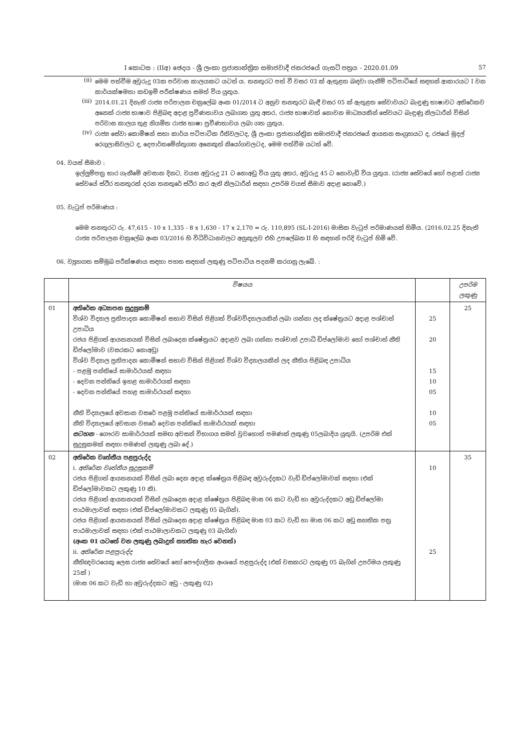I කොටස : (IIඅ) ඡෙදය - ශ්‍රී ලංකා ප්‍රජාතාන්ත්‍රික සමාජවාදී ජනරජයේ ගැසට් පත්‍රය - 2020.01.09 57
(ii)
මෙම පත්වීම අවුරුදු 03ක පරිවාස කාලයකට යටත් ය. තනතුරට පත් වී වසර 03 ක් ඇතුළත බඳවා ගැනීම් පටිපාටියේ සඳහන් ආකාරයට I වන කාර්යක්ෂමතා කඩඉම් පරීක්ෂණය සමත් විය යුතුය.
(iii)
2014.01.21 දිනැති රාජ්‍ය පරිපාලන චක්‍රලේඛ අංක 01/2014 ට අනුව තනතුරට බැඳී වසර 05 ක් ඇතුළත සේවාවයට බැඳුණු භාෂාවට අතිරේකව අනෙක් රාජ්‍ය භාෂාව පිළිබඳ අදාළ ප්‍රවීණතාවය ලබාගත යුතු අතර, රාජ්‍ය භාෂාවක් නොවන මාධ්‍යයකින් සේවයට බැඳුණු නිලධාරීන් විසින් පරිවාස කාලය තුළ නියමිත රාජ්‍ය භාෂා ප්‍රවීණතාවය ලබා ගත යුතුය.
(iv)
රාජ්‍ය සේවා කොමිෂන් සභා කාර්ය පටිපාටික රීතිවලටද, ශ්‍රී ලංකා ප්‍රජාතාන්ත්‍රික සමාජවාදී ජනරජයේ ආයතන සංග්‍රහයට ද, රජයේ මුදල් රෙගුලාසිවලට ද, දෙපාර්තමේන්තුගත අනෙකුත් නියෝගවලටද, මෙම පත්වීම යටත් වේ.
04. වයස් සීමාව :
ඉල්ලුම්පත්‍ර භාර ගැනීමේ අවසාන දිනට, වයස අවුරුදු 21 ට නොඅඩු විය යුතු අතර, අවුරුදු 45 ට නොවැඩි විය යුතුය. (රාජ්‍ය සේවයේ හෝ පළාත් රාජ්‍ය සේවයේ ස්ථිර තනතුරක් දරන තනතුරේ ස්ථිර කර ඇති නිලධාරීන් සඳහා උපරිම වයස් සීමාව අදාළ නොවේ.)
05. වැටුප් පරිමාණය :
මෙම තනතුරට රු. 47,615 - 10 x 1,335 - 8 x 1,630 - 17 x 2,170 = රු. 110,895 (SL-I-2016) මාසික වැටුප් පරිමාණයක් හිමිය. (2016.02.25 දිනැති රාජ්‍ය පරිපාලන චක්‍රලේඛ අංක 03/2016 හි විධිවිධානවලට අනුකූලව එහි උපලේඛන II හි සඳහන් පරිදි වැටුප් හිමි වේ.
06. ව්‍යුහගත සම්මුඛ පරීක්ෂණය සඳහා පහත සඳහන් ලකුණු පටිපාටිය පදනම් කරගනු ලැබේ. :
| | විෂයය | | උපරිම ලකුණු |
| 01 | අතිරේක අධ්‍යාපන සුදුසුකම් විශ්ව විද්‍යාල ප්‍රතිපාදන කොමිෂන් සභාව විසින් පිළිගත් විශ්වවිද්‍යාලයකින් ලබා ගන්නා ලද ක්ෂේත්‍රයට අදාළ පශ්චාත් උපාධිය රජය පිළිගත් ආයතනයක් විසින් ලබාදෙන ක්ෂේත්‍රයට අදාළව ලබා ගන්නා පශ්චාත් උපාධි ඩිප්ලෝමාව හෝ පශ්චාත් නීති ඩිප්ලෝමාව (වසරකට නොඅඩු) විශ්ව විද්‍යාල ප්‍රතිපාදන කොමිෂන් සභාව විසින් පිළිගත් විශ්ව විද්‍යාලයකින් ලද නීතිය පිළිබඳ උපාධිය - පළමු පන්තියේ සාමාර්ථයක් සඳහා - දෙවන පන්තියේ ඉහළ සාමාර්ථයක් සඳහා - දෙවන පන්තියේ පහළ සාමාර්ථයක් සඳහා නීති විද්‍යාලයේ අවසාන වසරේ පළමු පන්තියේ සාමාර්ථයක් සඳහා නීති විද්‍යාලයේ අවසාන වසරේ දෙවන පන්තියේ සාමාර්ථයක් සඳහා සටහන - ගෞරව සාමාර්ථයක් සමඟ අවසන් විභාගය සමත් වුවහොත් පමණක් ලකුණු 05ලබාදිය යුතුයි. (උපරිම එක් සුදුසුකමක් සඳහා පමණක් ලකුණු ලබා දේ.) | 25 20 15 10 05 10 05 | 25 |
| 02 | අතිරේක වෘත්තීය පළපුරුද්ද i. අතිරේක වෘත්තීය සුදුසුකම් රජය පිළිගත් ආයතනයක් විසින් ලබා දෙන අදාළ ක්ෂේත්‍රය පිළිබඳ අවුරුද්දකට වැඩි ඩිප්ලෝමාවක් සඳහා (එක් ඩිප්ලෝමාවකට ලකුණු 10 කි). රජය පිළිගත් ආයතනයක් විසින් ලබාදෙන අදාළ ක්ෂේත්‍රය පිළිබඳ මාස 06 කට වැඩි හා අවුරුද්දකට අඩු ඩිප්ලෝමා පාඨමාලාවක් සඳහා (එක් ඩිප්ලෝමාවකට ලකුණු 05 බැගින්). රජය පිළිගත් ආයතනයක් විසින් ලබාදෙන අදාළ ක්ෂේත්‍රය පිළිබඳ මාස 03 කට වැඩි හා මාස 06 කට අඩු සහතික පත්‍ර පාඨමාලාවක් සඳහා (එක් පාඨමාලාවකට ලකුණු 03 බැගින්) (අංක 01 යටතේ වන ලකුණු ලබාදුන් සහතික හැර වෙනත්) ii. අතිරේක පළපුරුද්ද නීතිඥවරයෙකු ලෙස රාජ්‍ය සේවයේ හෝ පෞද්ගලික අංශයේ පළපුරුද්ද (එක් වසකරට ලකුණු 05 බැගින් උපරිමය ලකුණු 25ක් ) (මාස 06 කට වැඩි හා අවුරුද්දකට අඩු - ලකුණු 02) | 10 25 | 35 |